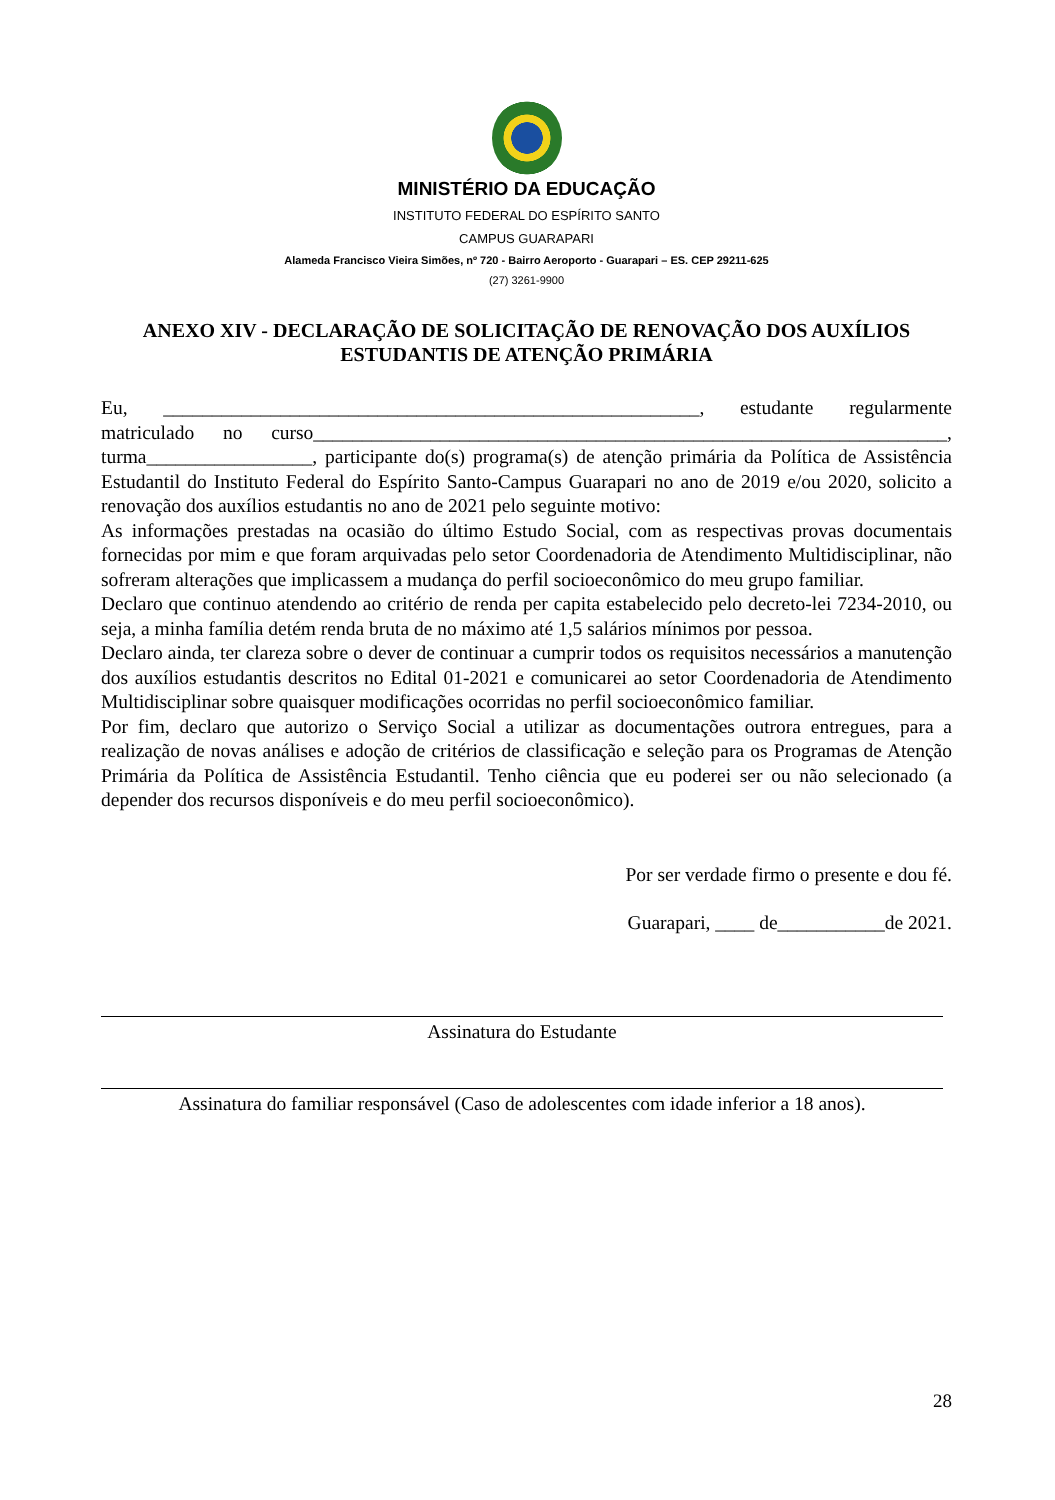MINISTÉRIO DA EDUCAÇÃO
INSTITUTO FEDERAL DO ESPÍRITO SANTO
CAMPUS GUARAPARI
Alameda Francisco Vieira Simões, nº 720 - Bairro Aeroporto - Guarapari – ES. CEP 29211-625
(27) 3261-9900
ANEXO XIV - DECLARAÇÃO DE SOLICITAÇÃO DE RENOVAÇÃO DOS AUXÍLIOS ESTUDANTIS DE ATENÇÃO PRIMÁRIA
Eu, _______________________________________________________, estudante regularmente matriculado no curso_________________________________________________________________, turma_________________, participante do(s) programa(s) de atenção primária da Política de Assistência Estudantil do Instituto Federal do Espírito Santo-Campus Guarapari no ano de 2019 e/ou 2020, solicito a renovação dos auxílios estudantis no ano de 2021 pelo seguinte motivo:
As informações prestadas na ocasião do último Estudo Social, com as respectivas provas documentais fornecidas por mim e que foram arquivadas pelo setor Coordenadoria de Atendimento Multidisciplinar, não sofreram alterações que implicassem a mudança do perfil socioeconômico do meu grupo familiar.
Declaro que continuo atendendo ao critério de renda per capita estabelecido pelo decreto-lei 7234-2010, ou seja, a minha família detém renda bruta de no máximo até 1,5 salários mínimos por pessoa.
Declaro ainda, ter clareza sobre o dever de continuar a cumprir todos os requisitos necessários a manutenção dos auxílios estudantis descritos no Edital 01-2021 e comunicarei ao setor Coordenadoria de Atendimento Multidisciplinar sobre quaisquer modificações ocorridas no perfil socioeconômico familiar.
Por fim, declaro que autorizo o Serviço Social a utilizar as documentações outrora entregues, para a realização de novas análises e adoção de critérios de classificação e seleção para os Programas de Atenção Primária da Política de Assistência Estudantil. Tenho ciência que eu poderei ser ou não selecionado (a depender dos recursos disponíveis e do meu perfil socioeconômico).
Por ser verdade firmo o presente e dou fé.
Guarapari, ____ de___________de 2021.
Assinatura do Estudante
Assinatura do familiar responsável (Caso de adolescentes com idade inferior a 18 anos).
28